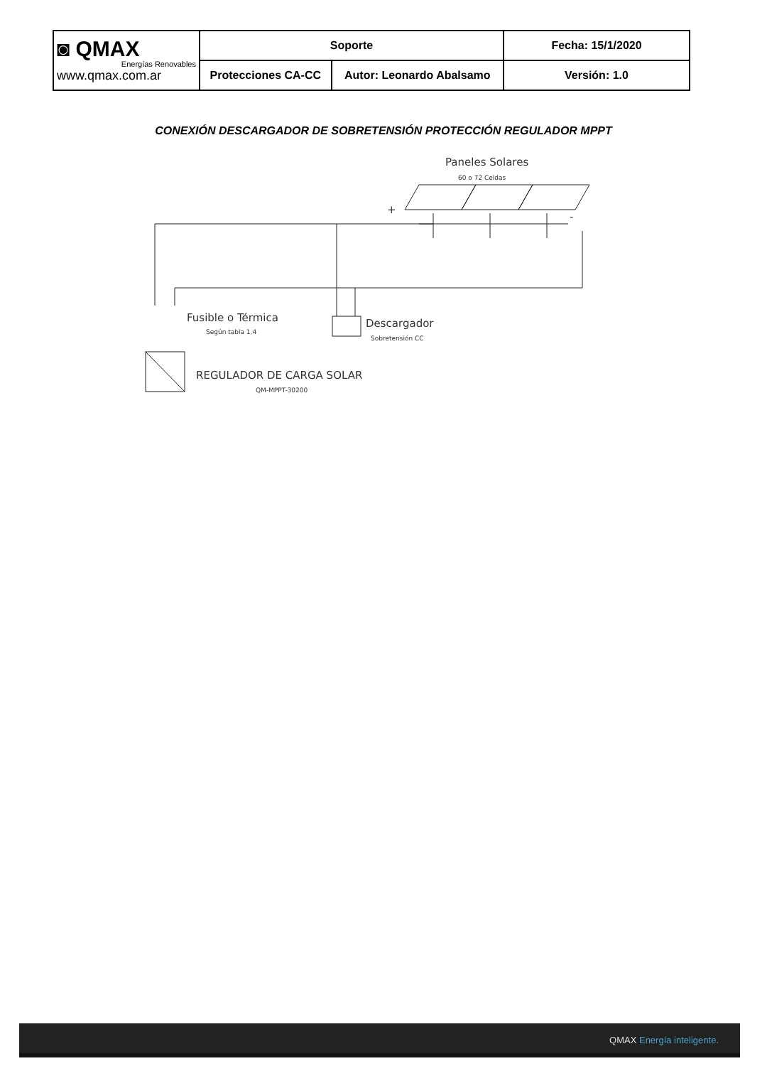| ◙ QMAX Energías Renovables www.qmax.com.ar | Soporte | | Fecha: 15/1/2020 |
| | Protecciones CA-CC | Autor: Leonardo Abalsamo | Versión: 1.0 |
CONEXIÓN DESCARGADOR DE SOBRETENSIÓN PROTECCIÓN REGULADOR MPPT
Paneles Solares
60 o 72 Celdas
+
-
Fusible o Térmica
Según tabla 1.4
Descargador
Sobretensión CC
REGULADOR DE CARGA SOLAR
QM-MPPT-30200
QMAX Energía inteligente.